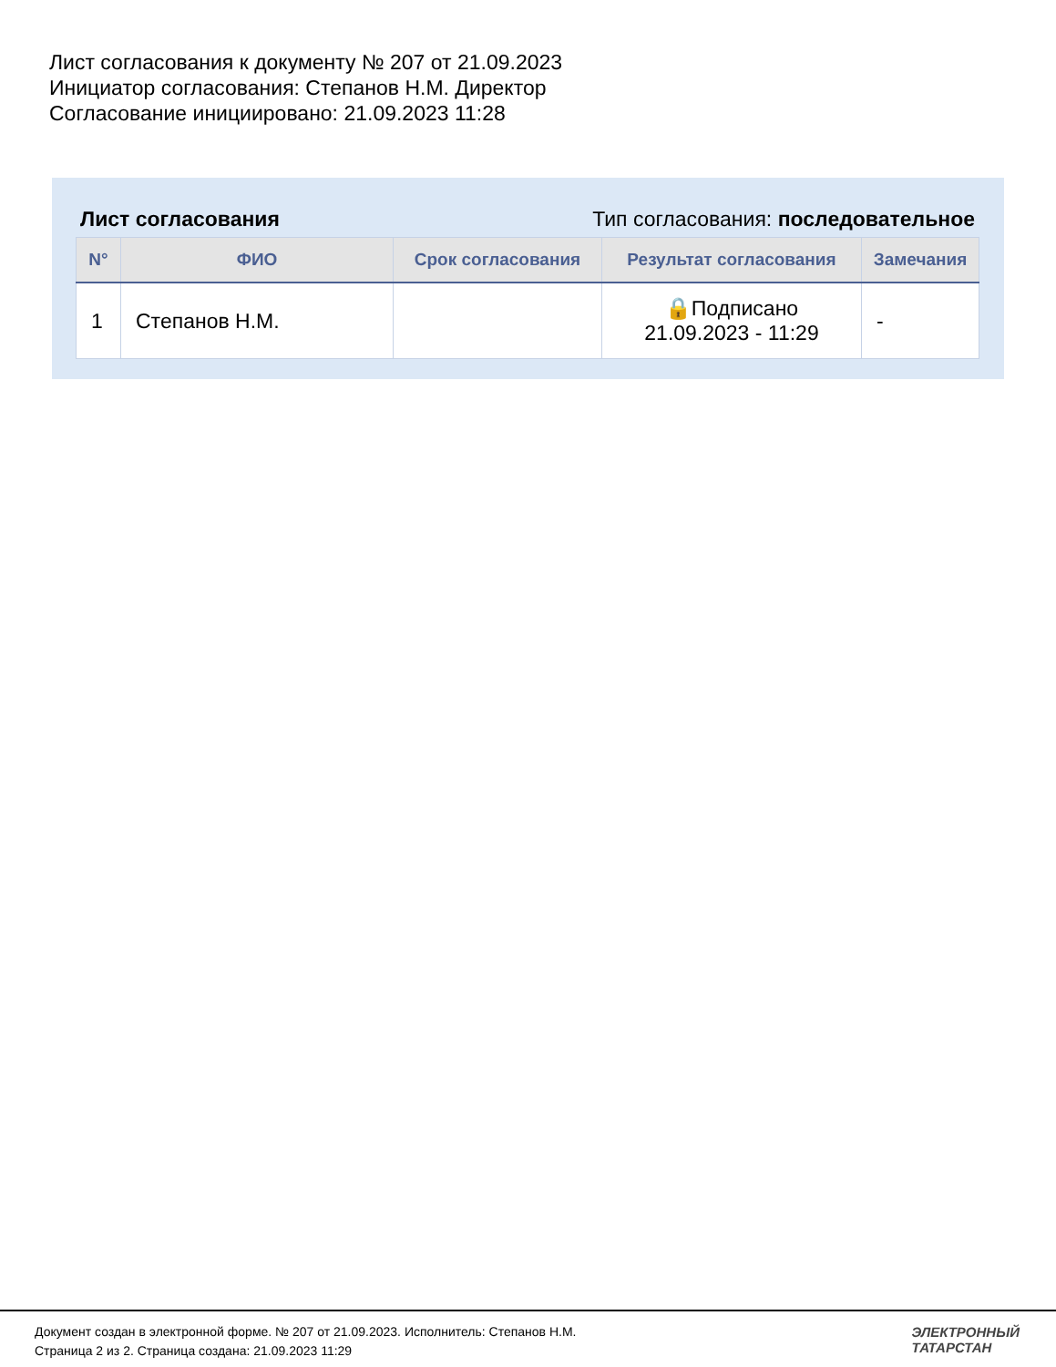Лист согласования к документу № 207 от 21.09.2023
Инициатор согласования: Степанов Н.М. Директор
Согласование инициировано: 21.09.2023 11:28
Лист согласования Тип согласования: последовательное
| N° | ФИО | Срок согласования | Результат согласования | Замечания |
| --- | --- | --- | --- | --- |
| 1 | Степанов Н.М. | | 🔒Подписано 21.09.2023 - 11:29 | - |
Документ создан в электронной форме. № 207 от 21.09.2023. Исполнитель: Степанов Н.М.
Страница 2 из 2. Страница создана: 21.09.2023 11:29
ЭЛЕКТРОННЫЙ
ТАТАРСТАН